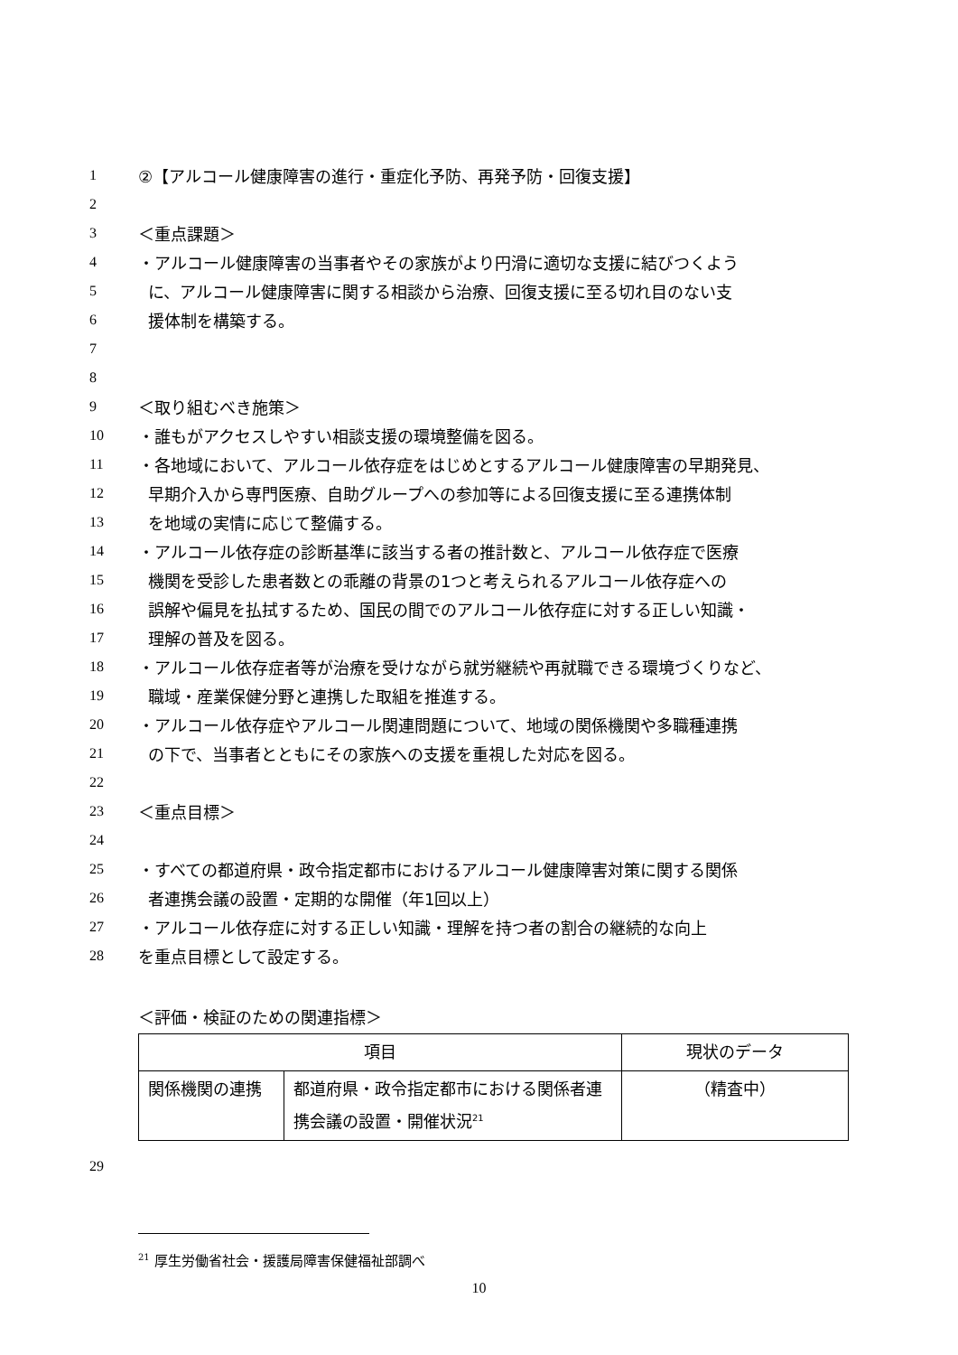1 ②【アルコール健康障害の進行・重症化予防、再発予防・回復支援】
2
3 ＜重点課題＞
4 ・アルコール健康障害の当事者やその家族がより円滑に適切な支援に結びつくよう
5 に、アルコール健康障害に関する相談から治療、回復支援に至る切れ目のない支
6 援体制を構築する。
7
8
9 ＜取り組むべき施策＞
10 ・誰もがアクセスしやすい相談支援の環境整備を図る。
11 ・各地域において、アルコール依存症をはじめとするアルコール健康障害の早期発見、
12 早期介入から専門医療、自助グループへの参加等による回復支援に至る連携体制
13 を地域の実情に応じて整備する。
14 ・アルコール依存症の診断基準に該当する者の推計数と、アルコール依存症で医療
15 機関を受診した患者数との乖離の背景の1つと考えられるアルコール依存症への
16 誤解や偏見を払拭するため、国民の間でのアルコール依存症に対する正しい知識・
17 理解の普及を図る。
18 ・アルコール依存症者等が治療を受けながら就労継続や再就職できる環境づくりなど、
19 職域・産業保健分野と連携した取組を推進する。
20 ・アルコール依存症やアルコール関連問題について、地域の関係機関や多職種連携
21 の下で、当事者とともにその家族への支援を重視した対応を図る。
22
23 ＜重点目標＞
24
25 ・すべての都道府県・政令指定都市におけるアルコール健康障害対策に関する関係
26 者連携会議の設置・定期的な開催（年1回以上）
27 ・アルコール依存症に対する正しい知識・理解を持つ者の割合の継続的な向上
28 を重点目標として設定する。
＜評価・検証のための関連指標＞
| 項目 | | 現状のデータ |
| --- | --- | --- |
| 関係機関の連携 | 都道府県・政令指定都市における関係者連携会議の設置・開催状況<sup>21</sup> | （精査中） |
29
<sup>21</sup> 厚生労働省社会・援護局障害保健福祉部調べ
10